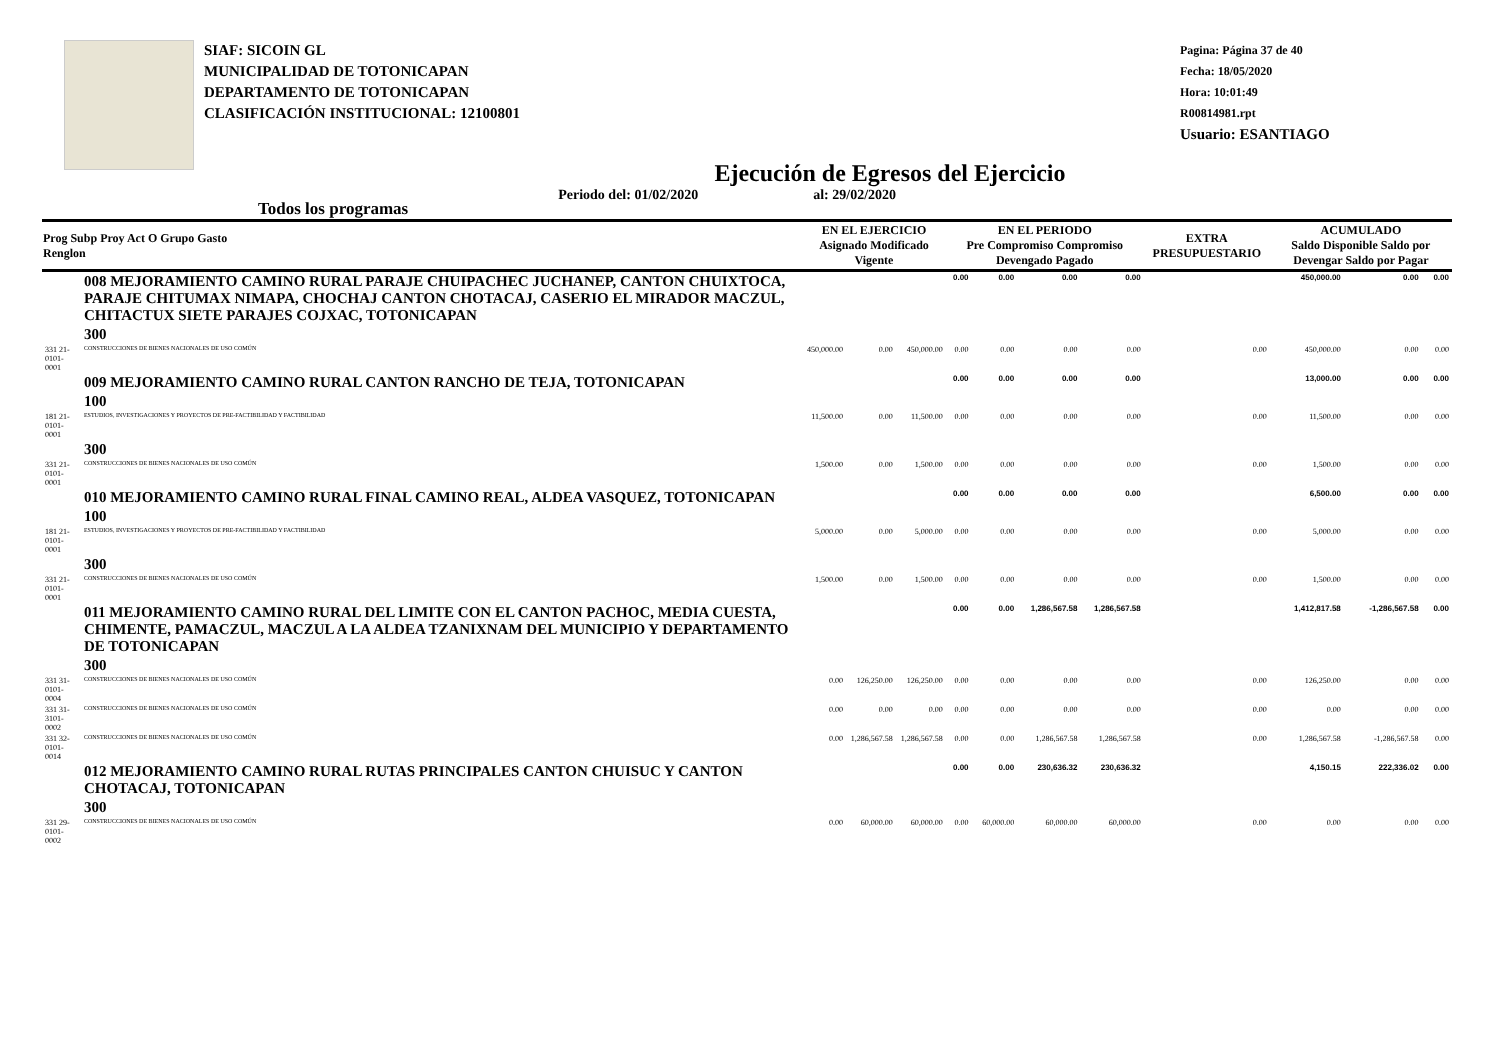SIAF: SICOIN GL
MUNICIPALIDAD DE TOTONICAPAN
DEPARTAMENTO DE TOTONICAPAN
CLASIFICACIÓN INSTITUCIONAL: 12100801
Pagina: Página 37 de 40
Fecha: 18/05/2020
Hora: 10:01:49
R00814981.rpt
Usuario: ESANTIAGO
Ejecución de Egresos del Ejercicio
Todos los programas Periodo del: 01/02/2020 al: 29/02/2020
| Prog Subp Proy Act O Grupo Gasto Renglon | | EN EL EJERCICIO Asignado Modificado Vigente | | | EN EL PERIODO Pre Compromiso Compromiso Devengado Pagado | | | | EXTRA PRESUPUESTARIO | ACUMULADO Saldo Disponible Saldo por Devengar Saldo por Pagar | | |
| --- | --- | --- | --- | --- | --- | --- | --- | --- | --- | --- | --- | --- |
| | 008 MEJORAMIENTO CAMINO RURAL PARAJE CHUIPACHEC JUCHANEP, CANTON CHUIXTOCA, PARAJE CHITUMAX NIMAPA, CHOCHAJ CANTON CHOTACAJ, CASERIO EL MIRADOR MACZUL, CHITACTUX SIETE PARAJES COJXAC, TOTONICAPAN | | | | 0.00 | 0.00 | 0.00 | 0.00 | | 450,000.00 | 0.00 | 0.00 |
| | 300 | | | | | | | | | | | |
| 331 21-0101-0001 | CONSTRUCCIONES DE BIENES NACIONALES DE USO COMÚN | 450,000.00 | 0.00 | 450,000.00 | 0.00 | 0.00 | 0.00 | 0.00 | 0.00 | 450,000.00 | 0.00 | 0.00 |
| | 009 MEJORAMIENTO CAMINO RURAL CANTON RANCHO DE TEJA, TOTONICAPAN | | | | 0.00 | 0.00 | 0.00 | 0.00 | | 13,000.00 | 0.00 | 0.00 |
| | 100 | | | | | | | | | | | |
| 181 21-0101-0001 | ESTUDIOS, INVESTIGACIONES Y PROYECTOS DE PRE-FACTIBILIDAD Y FACTIBILIDAD | 11,500.00 | 0.00 | 11,500.00 | 0.00 | 0.00 | 0.00 | 0.00 | 0.00 | 11,500.00 | 0.00 | 0.00 |
| | 300 | | | | | | | | | | | |
| 331 21-0101-0001 | CONSTRUCCIONES DE BIENES NACIONALES DE USO COMÚN | 1,500.00 | 0.00 | 1,500.00 | 0.00 | 0.00 | 0.00 | 0.00 | 0.00 | 1,500.00 | 0.00 | 0.00 |
| | 010 MEJORAMIENTO CAMINO RURAL FINAL CAMINO REAL, ALDEA VASQUEZ, TOTONICAPAN | | | | 0.00 | 0.00 | 0.00 | 0.00 | | 6,500.00 | 0.00 | 0.00 |
| | 100 | | | | | | | | | | | |
| 181 21-0101-0001 | ESTUDIOS, INVESTIGACIONES Y PROYECTOS DE PRE-FACTIBILIDAD Y FACTIBILIDAD | 5,000.00 | 0.00 | 5,000.00 | 0.00 | 0.00 | 0.00 | 0.00 | 0.00 | 5,000.00 | 0.00 | 0.00 |
| | 300 | | | | | | | | | | | |
| 331 21-0101-0001 | CONSTRUCCIONES DE BIENES NACIONALES DE USO COMÚN | 1,500.00 | 0.00 | 1,500.00 | 0.00 | 0.00 | 0.00 | 0.00 | 0.00 | 1,500.00 | 0.00 | 0.00 |
| | 011 MEJORAMIENTO CAMINO RURAL DEL LIMITE CON EL CANTON PACHOC, MEDIA CUESTA, CHIMENTE, PAMACZUL, MACZUL A LA ALDEA TZANIXNAM DEL MUNICIPIO Y DEPARTAMENTO DE TOTONICAPAN | | | | 0.00 | 0.00 | 1,286,567.58 | 1,286,567.58 | | 1,412,817.58 | -1,286,567.58 | 0.00 |
| | 300 | | | | | | | | | | | |
| 331 31-0101-0004 | CONSTRUCCIONES DE BIENES NACIONALES DE USO COMÚN | 0.00 | 126,250.00 | 126,250.00 | 0.00 | 0.00 | 0.00 | 0.00 | 0.00 | 126,250.00 | 0.00 | 0.00 |
| 331 31-3101-0002 | CONSTRUCCIONES DE BIENES NACIONALES DE USO COMÚN | 0.00 | 0.00 | 0.00 | 0.00 | 0.00 | 0.00 | 0.00 | 0.00 | 0.00 | 0.00 | 0.00 |
| 331 32-0101-0014 | CONSTRUCCIONES DE BIENES NACIONALES DE USO COMÚN | 0.00 | 1,286,567.58 | 1,286,567.58 | 0.00 | 0.00 | 1,286,567.58 | 1,286,567.58 | 0.00 | 1,286,567.58 | -1,286,567.58 | 0.00 |
| | 012 MEJORAMIENTO CAMINO RURAL RUTAS PRINCIPALES CANTON CHUISUC Y CANTON CHOTACAJ, TOTONICAPAN | | | | 0.00 | 0.00 | 230,636.32 | 230,636.32 | | 4,150.15 | 222,336.02 | 0.00 |
| | 300 | | | | | | | | | | | |
| 331 29-0101-0002 | CONSTRUCCIONES DE BIENES NACIONALES DE USO COMÚN | 0.00 | 60,000.00 | 60,000.00 | 0.00 | 60,000.00 | 60,000.00 | 60,000.00 | 0.00 | 0.00 | 0.00 | 0.00 |